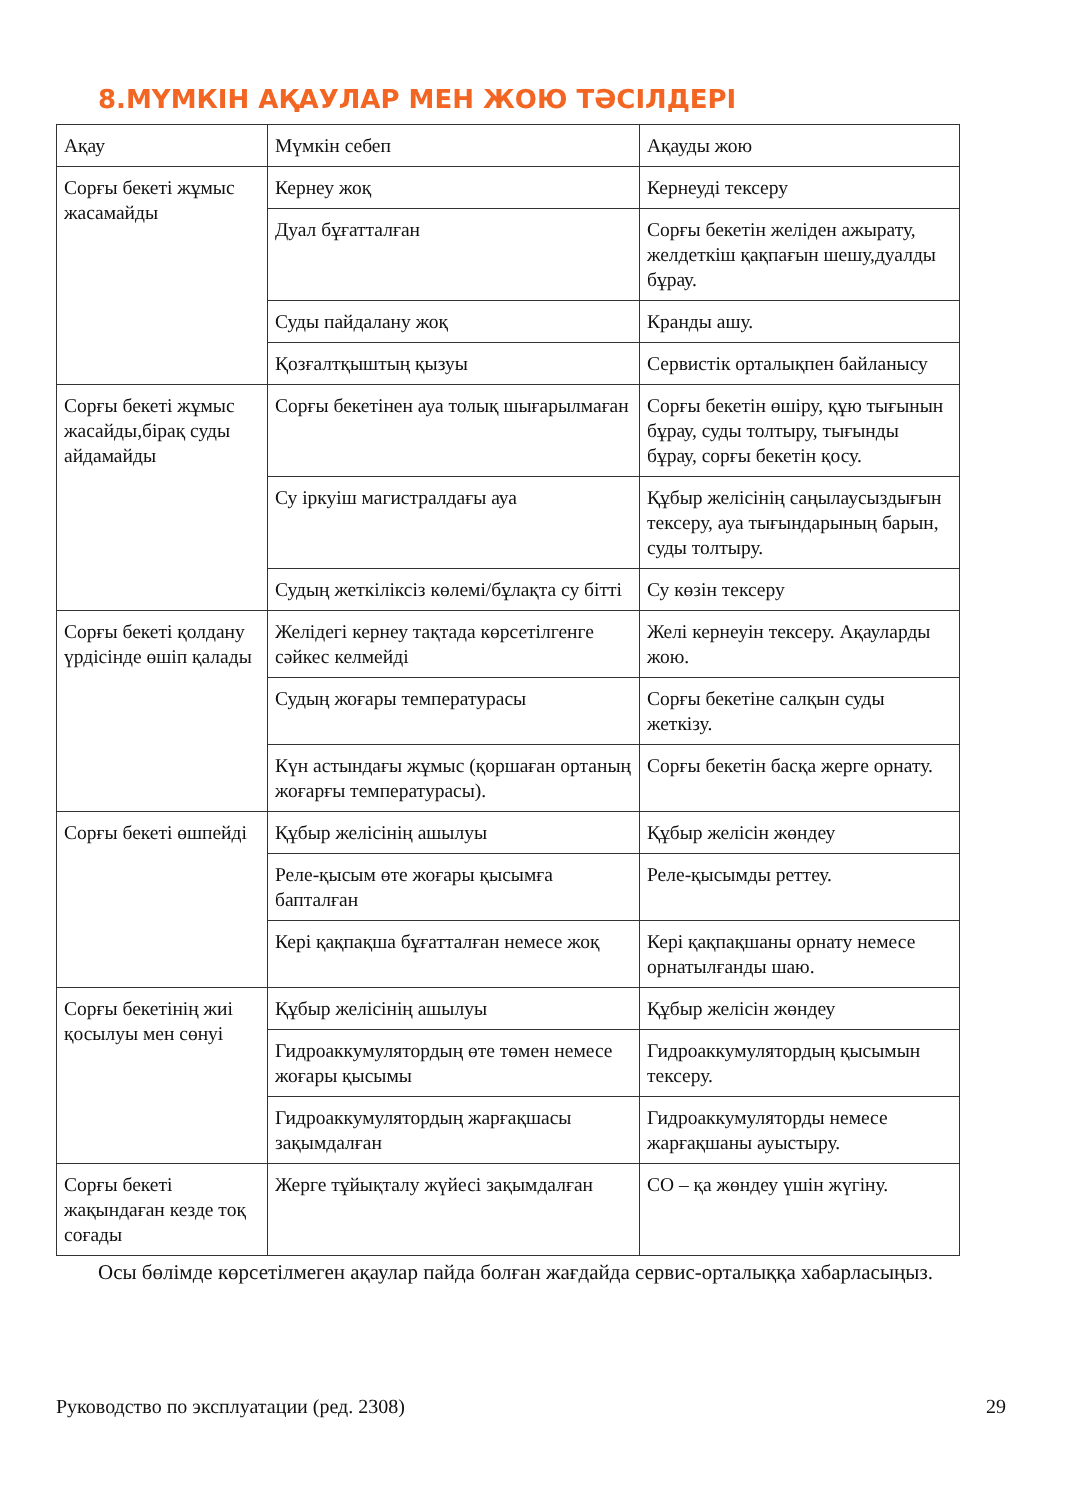8.МҮМКІН АҚАУЛАР МЕН ЖОЮ ТӘСІЛДЕРІ
| Ақау | Мүмкін себеп | Ақауды жою |
| --- | --- | --- |
| Сорғы бекеті жұмыс жасамайды | Кернеу жоқ | Кернеуді тексеру |
| | Дуал бұғатталған | Сорғы бекетін желіден ажырату, желдеткіш қақпағын шешу,дуалды бұрау. |
| | Суды пайдалану жоқ | Кранды ашу. |
| | Қозғалтқыштың қызуы | Сервистік орталықпен байланысу |
| Сорғы бекеті жұмыс жасайды,бірақ суды айдамайды | Сорғы бекетінен ауа толық шығарылмаған | Сорғы бекетін өшіру, құю тығынын бұрау, суды толтыру, тығынды бұрау, сорғы бекетін қосу. |
| | Су іркуіш магистралдағы ауа | Құбыр желісінің саңылаусыздығын тексеру, ауа тығындарының барын, суды толтыру. |
| | Судың жеткіліксіз көлемі/бұлақта су бітті | Су көзін тексеру |
| Сорғы бекеті қолдану үрдісінде өшіп қалады | Желідегі кернеу тақтада көрсетілгенге сәйкес келмейді | Желі кернеуін тексеру. Ақауларды жою. |
| | Судың жоғары температурасы | Сорғы бекетіне салқын суды жеткізу. |
| | Күн астындағы жұмыс (қоршаған ортаның жоғарғы температурасы). | Сорғы бекетін басқа жерге орнату. |
| Сорғы бекеті өшпейді | Құбыр желісінің ашылуы | Құбыр желісін жөндеу |
| | Реле-қысым өте жоғары қысымға бапталған | Реле-қысымды реттеу. |
| | Кері қақпақша бұғатталған немесе жоқ | Кері қақпақшаны орнату немесе орнатылғанды шаю. |
| Сорғы бекетінің жиі қосылуы мен сөнуі | Құбыр желісінің ашылуы | Құбыр желісін жөндеу |
| | Гидроаккумулятордың өте төмен немесе жоғары қысымы | Гидроаккумулятордың қысымын тексеру. |
| | Гидроаккумулятордың жарғақшасы зақымдалған | Гидроаккумуляторды немесе жарғақшаны ауыстыру. |
| Сорғы бекеті жақындаған кезде тоқ соғады | Жерге тұйықталу жүйесі зақымдалған | СО – қа жөндеу үшін жүгіну. |
Осы бөлімде көрсетілмеген ақаулар пайда болған жағдайда сервис-орталыққа хабарласыңыз.
Руководство по эксплуатации (ред. 2308) 29